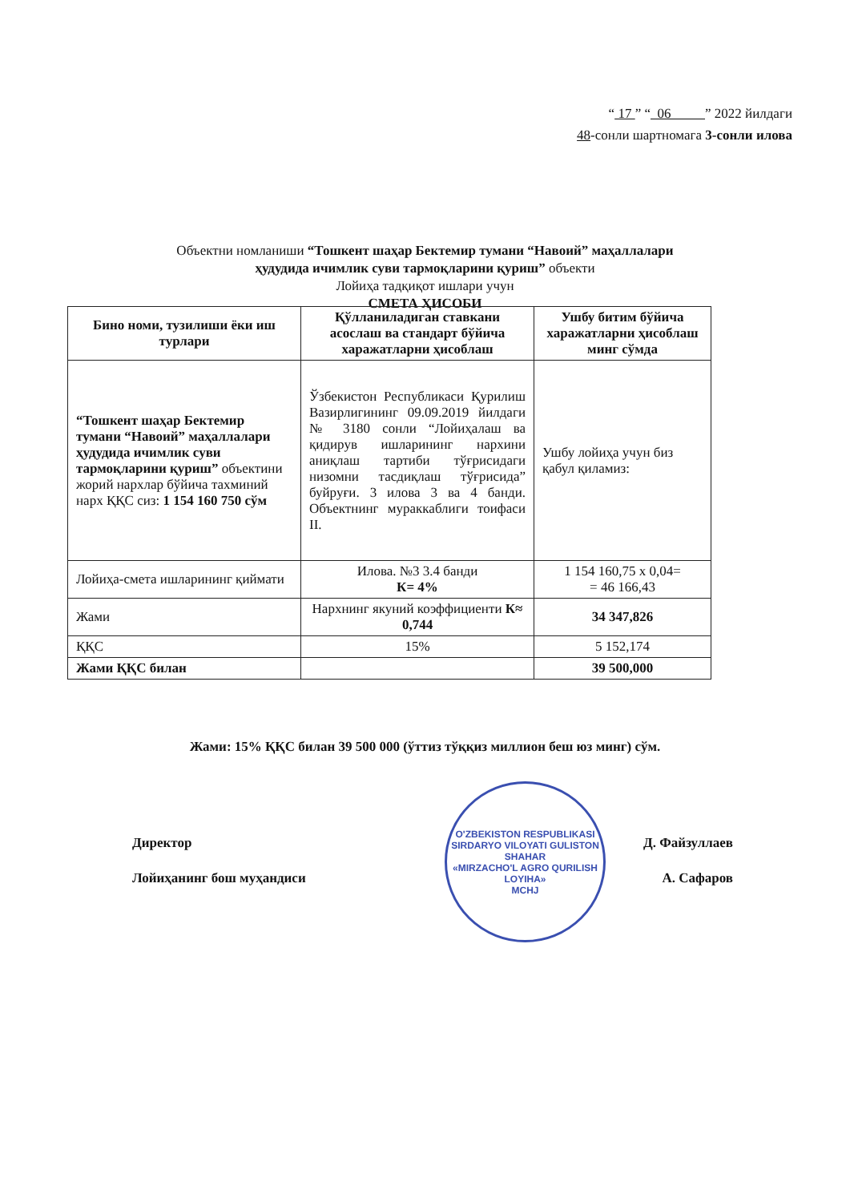“ 17 ” “ 06 ” 2022 йилдаги
48-сонли шартномага 3-сонли илова
Объектни номланиши “Тошкент шаҳар Бектемир тумани “Навоий” маҳаллалари
ҳудудида ичимлик суви тармоқларини қуриш” объекти
Лойиҳа тадқиқот ишлари учун
СМЕТА ҲИСОБИ
| Бино номи, тузилиши ёки иш турлари | Қўлланиладиган ставкани асослаш ва стандарт бўйича харажатларни ҳисоблаш | Ушбу битим бўйича харажатларни ҳисоблаш минг сўмда |
| --- | --- | --- |
| “Тошкент шаҳар Бектемир тумани “Навоий” маҳаллалари ҳудудида ичимлик суви тармоқларини қуриш” объектини жорий нархлар бўйича тахминий нарх ҚҚС сиз: 1 154 160 750 сўм | Ўзбекистон Республикаси Қурилиш Вазирлигининг 09.09.2019 йилдаги № 3180 сонли “Лойиҳалаш ва қидирув ишларининг нархини аниқлаш тартиби тўғрисидаги низомни тасдиқлаш тўғрисида” буйруғи. 3 илова 3 ва 4 банди. Объектнинг мураккаблиги тоифаси II. | Ушбу лойиҳа учун биз қабул қиламиз: |
| Лойиҳа-смета ишларининг қиймати | Илова. №3 3.4 банди К= 4% | 1 154 160,75 х 0,04= = 46 166,43 |
| Жами | Нархнинг якуний коэффициенти К≈ 0,744 | 34 347,826 |
| ҚҚС | 15% | 5 152,174 |
| Жами ҚҚС билан | | 39 500,000 |
Жами: 15% ҚҚС билан 39 500 000 (ўттиз тўққиз миллион беш юз минг) сўм.
O'ZBEKISTON RESPUBLIKASI SIRDARYO VILOYATI GULISTON SHAHAR
«MIRZACHO'L AGRO QURILISH LOYIHA»
MCHJ
Директор Д. Файзуллаев
Лойиҳанинг бош муҳандиси А. Сафаров